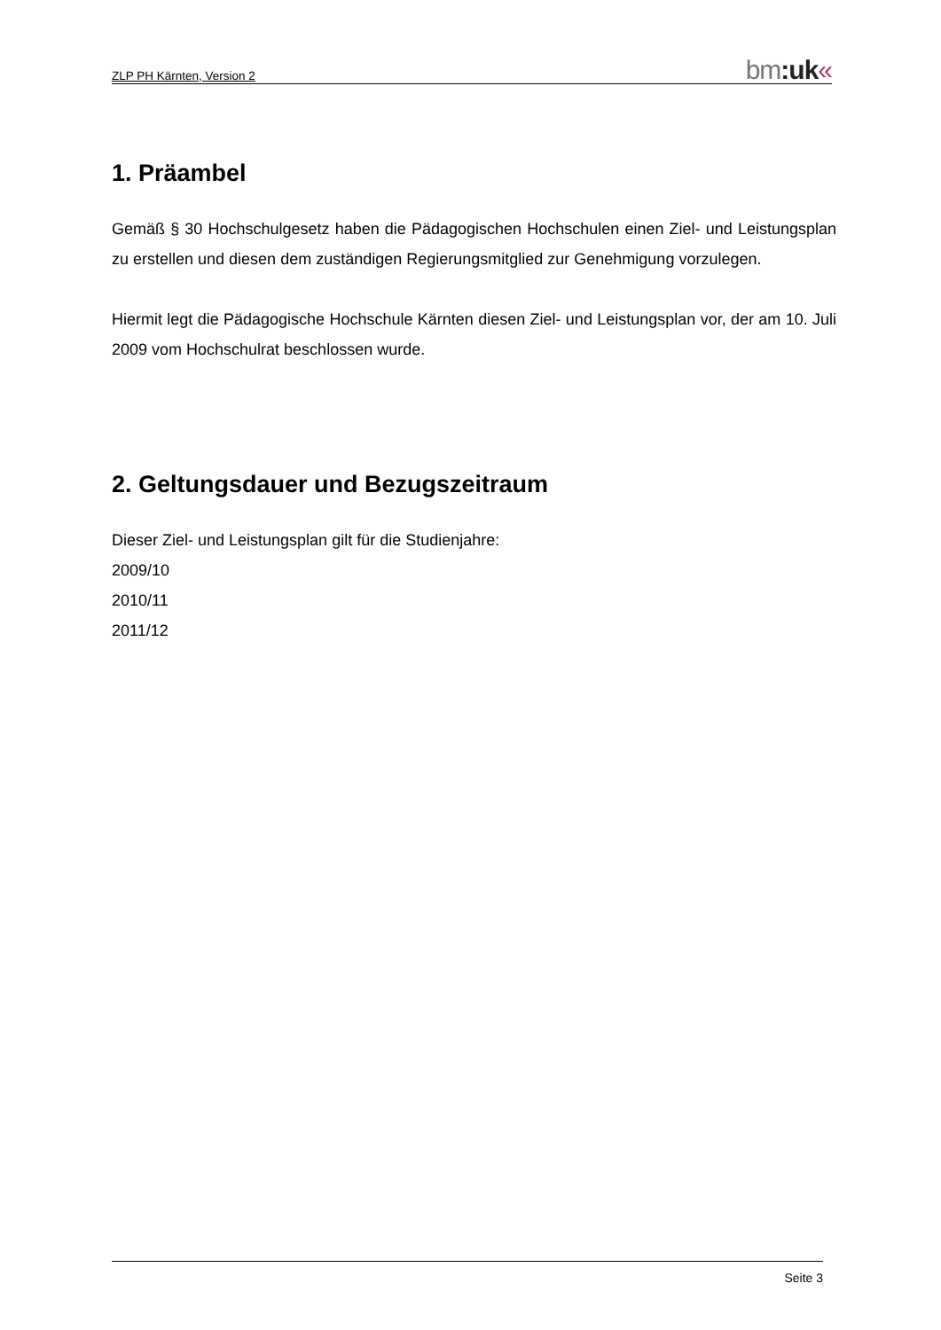ZLP PH Kärnten, Version 2
bm:uk«
1. Präambel
Gemäß § 30 Hochschulgesetz haben die Pädagogischen Hochschulen einen Ziel- und Leistungsplan zu erstellen und diesen dem zuständigen Regierungsmitglied zur Genehmigung vorzulegen.
Hiermit legt die Pädagogische Hochschule Kärnten diesen Ziel- und Leistungsplan vor, der am 10. Juli 2009 vom Hochschulrat beschlossen wurde.
2. Geltungsdauer und Bezugszeitraum
Dieser Ziel- und Leistungsplan gilt für die Studienjahre:
2009/10
2010/11
2011/12
Seite 3